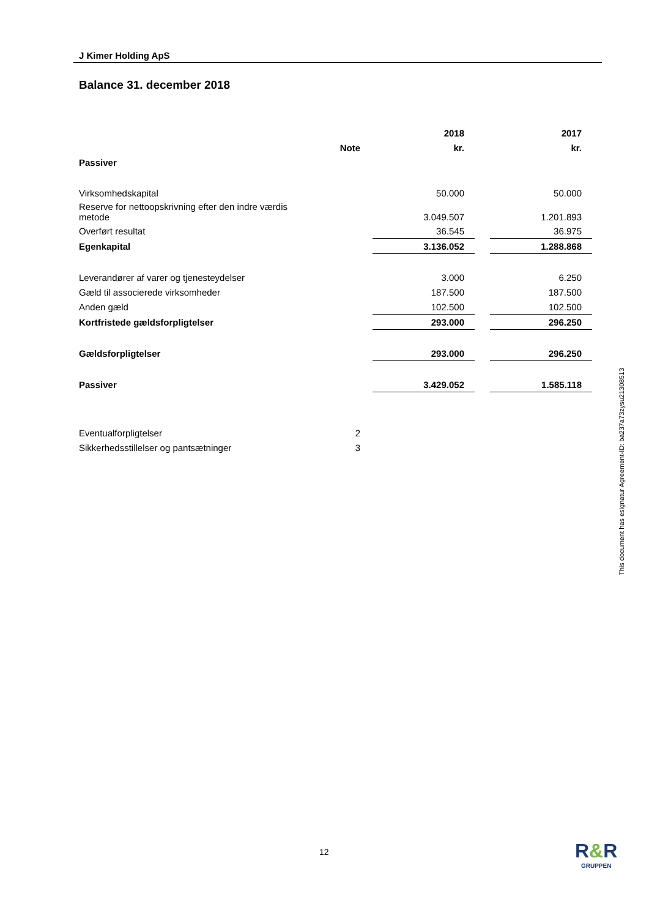J Kimer Holding ApS
Balance 31. december 2018
| | | 2018 | | 2017 |
| --- | --- | --- | --- | --- |
| | Note | kr. | | kr. |
| Passiver | | | | |
| Virksomhedskapital | | 50.000 | | 50.000 |
| Reserve for nettoopskrivning efter den indre værdis metode | | 3.049.507 | | 1.201.893 |
| Overført resultat | | 36.545 | | 36.975 |
| Egenkapital | | 3.136.052 | | 1.288.868 |
| Leverandører af varer og tjenesteydelser | | 3.000 | | 6.250 |
| Gæld til associerede virksomheder | | 187.500 | | 187.500 |
| Anden gæld | | 102.500 | | 102.500 |
| Kortfristede gældsforpligtelser | | 293.000 | | 296.250 |
| Gældsforpligtelser | | 293.000 | | 296.250 |
| Passiver | | 3.429.052 | | 1.585.118 |
| Eventualforpligtelser | 2 | | | |
| Sikkerhedsstillelser og pantsætninger | 3 | | | |
This document has esignatur Agreement-ID: ba237a73zysu21308513
12
R&R
GRUPPEN